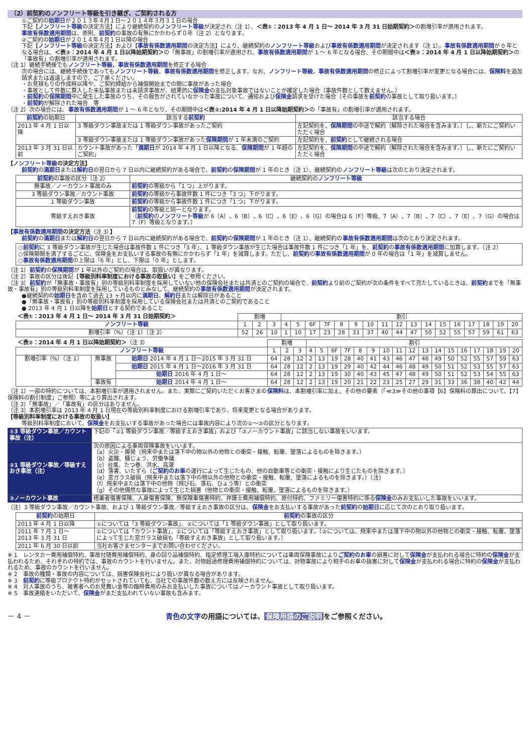（2）前契約のノンフリート等級を引き継ぎ、ご契約される方
①ご契約の始期日が２０１３年４月１日～２０１４年３月３１日の場合
下記【ノンフリート等級の決定方法】により継続契約のノンフリート等級が決定され（注 1）、＜表①：2013 年 4 月 1 日～ 2014 年 3 月 31 日始期契約＞の割増引率が適用されます。
事故有係数適用期間は、原則、前契約の事故の有無にかかわらず０年（注 2）となります。
②ご契約の始期日が２０１４年４月１日以降の場合
下記【ノンフリート等級の決定方法】および【事故有係数適用期間の決定方法】により、継続契約のノンフリート等級および事故有係数適用期間が決定されます（注 1）。事故有係数適用期間が 0 年となる場合は、＜表②：2014 年 4 月 1 日以降始期契約＞の「無事故」の割増引率が適用され、事故有係数適用期間が 1 ～ 6 年となる場合、その期間中は＜表②：2014 年 4 月 1 日以降始期契約＞の「事故有」の割増引率が適用されます。
（注 1）継続手続後でもノンフリート等級、事故有係数適用期間を修正する場合
次の場合には、継続手続後であってもノンフリート等級、事故有係数適用期間を修正します。なお、ノンフリート等級、事故有係数適用期間の修正によって割増引率が変更となる場合には、保険料を追加請求または返還しますので、ご了承ください。
・お見積もりの作成時以降や、ご契約締結から補償開始までの間に事故があった場合
・事故として件数に算入した未払事故または未請求事故が、結果的に保険金の支払対象事故ではないことが確定した場合（事故件数として数えません。）
・前契約の保険期間中に発生した事故のうち、その報告がされていなかった事故について、通知および保険金請求を受けた場合（その事故を前契約の事故として取り扱います。）
・前契約が解除された場合　等
（注 2）次の場合には、事故有係数適用期間が 1 ～ 6 年となり、その期間中は＜表②:2014 年 4 月 1 日以降始期契約＞の「事故有」の割増引率が適用されます。
| 前契約 の始期日 | 該当する 前契約 | 該当する場合 |
| --- | --- | --- |
| 2013 年 4 月 1 日以降 | 3 等級ダウン事故または 1 等級ダウン事故があったご契約 | 左記契約を、 保険期間 の中途で解約（解除された場合を含みます。）し、新たにご契約いただく場合 |
| | 3 等級ダウン事故または 1 等級ダウン事故があった 保険期間 が 1 年未満のご契約 | 左記契約を、 前契約 として継続される場合 |
| 2013 年 3 月 31 日以前 | カウント事故があった「 満期日 が 2014 年 4 月 1 日以降となる、 保険期間 が 1 年超のご契約」 | 左記契約を、 保険期間 の中途で解約（解除された場合を含みます。）し、新たにご契約いただく場合 |
【ノンフリート等級の決定方法】
前契約の満期日または解約日の翌日から 7 日以内に継続契約がある場合で、前契約の保険期間が 1 年のとき（注 1）、継続契約のノンフリート等級は次のとおり決定されます。
| 前契約 の事故の区分（注 2） | 継続契約の ノンフリート等級 |
| --- | --- |
| 無事故／ノーカウント事故のみ | 前契約 の等級から「1 つ」上がります。 |
| 3 等級ダウン事故／カウント事故 | 前契約 の等級から事故件数 1 件につき「3 つ」下がります。 |
| 1 等級ダウン事故 | 前契約 の等級から事故件数 1 件につき「1 つ」下がります。 |
| 等級すえおき事故 | 前契約 の等級と同一となります。 （ 前契約 の ノンフリート等級 が 6（A）、6（B）、6（C）、6（E）、6（G）の場合は 6（F）等級、7（A）、7（B）、7（C）、7（E）、7（G）の場合は 7（F）等級となります。） |
【事故有係数適用期間の決定方法（注 3）】
前契約の満期日または解約日の翌日から 7 日以内に継続契約がある場合で、前契約の保険期間が 1 年のとき（注 1）、継続契約の事故有係数適用期間は次のとおり決定されます。
○前契約に 3 等級ダウン事故が生じた場合は事故件数 1 件につき「3 年」、1 等級ダウン事故が生じた場合は事故件数 1 件につき「1 年」を、前契約の事故有係数適用期間に加算します。（注 2）
○保険期間を満了するごとに、保険金をお支払いする事故の有無にかかわらず「1 年」を減算します。ただし、前契約の事故有係数適用期間が 0 年の場合は「1 年」を減算しません。
○事故有係数適用期間の上限は「6 年」とし、下限は「0 年」とします。
（注 1）前契約の保険期間が 1 年以外のご契約の場合は、取扱いが異なります。
（注 2）事故の区分は後記【等級別料率制度における事故の取扱い】をご参照ください。
（注 3）前契約が「無事故・事故有」別の等級別料率制度を採用していない他の保険会社または共済とのご契約の場合で、前契約より前のご契約が次の条件をすべて充たしているときは、前契約までを「無事故・事故有」別の等級別料率制度を採用しているものとみなして、継続契約の事故有係数適用期間が決定されます。
●継続契約の始期日を含めて過去 13 ヶ月以内に満期日、解約日または解除日があること
●「無事故・事故有」別の等級別料率制度を採用している保険会社または共済とのご契約であること
● 2013 年 4 月 1 日以降を始期日とする契約であること
| ＜表①：2013 年 4 月 1 日～ 2014 年 3 月 31 日始期契約＞ | 割増 | | | 割引 | | | | | | | | | | | | | | | | |
| ノンフリート等級 | 1 | 2 | 3 | 4 | 5 | 6F | 7F | 8 | 9 | 10 | 11 | 12 | 13 | 14 | 15 | 16 | 17 | 18 | 19 | 20 |
| 割増引率（%）（注 1）（注 2） | 52 | 26 | 10 | 1 | 10 | 17 | 23 | 28 | 33 | 37 | 40 | 44 | 47 | 50 | 52 | 55 | 57 | 59 | 61 | 63 |
| ＜表②：2014 年 4 月 1 日以降始期契約＞ （注 3） | | | 割増 | | | 割引 | | | | | | | | | | | | | | | | |
| ノンフリート等級 | | | 1 | 2 | 3 | 4 | 5 | 6F | 7F | 8 | 9 | 10 | 11 | 12 | 13 | 14 | 15 | 16 | 17 | 18 | 19 | 20 |
| 割増引率（%）（注 1） | 無事故 | 始期日 2014 年 4 月 1 日～2015 年 3 月 31 日 | 64 | 28 | 12 | 2 | 13 | 19 | 28 | 40 | 41 | 43 | 46 | 47 | 48 | 49 | 50 | 52 | 55 | 57 | 59 | 63 |
| | | 始期日 2015 年 4 月 1 日～2016 年 3 月 31 日 | 64 | 28 | 12 | 2 | 13 | 19 | 29 | 40 | 42 | 44 | 46 | 48 | 49 | 50 | 51 | 52 | 53 | 55 | 57 | 63 |
| | | 始期日 2016 年 4 月 1 日～ | 64 | 28 | 12 | 2 | 13 | 19 | 30 | 40 | 43 | 45 | 47 | 48 | 49 | 50 | 51 | 52 | 53 | 54 | 55 | 63 |
| | 事故有 | 始期日 2014 年 4 月 1 日～ | 64 | 28 | 12 | 2 | 13 | 19 | 20 | 21 | 22 | 23 | 25 | 27 | 29 | 31 | 33 | 36 | 38 | 40 | 42 | 44 |
（注 1）一部の特約については、本割増引率が適用されません。また、実際にご契約いただくお客さまの保険料は、本割増引率に加え、その他の要素（「≪3≫その他の事項【6】保険料の算出について、【7】保険料の割引制度」ご参照）等により算出されます。
（注 2）「無事故」／「事故有」の区分はありません。
（注 3）本割増引率は 2013 年 4 月 1 日現在の等級別料率制度における割増引率であり、将来変更となる場合があります。
【等級別料率制度における事故の取扱い】
等級別料率制度において、保険金をお支払いする事故があった場合には事故内容により次の①～③の区分となります。
| ①3 等級ダウン事故／カウント事故（注） | 下記の「②1 等級ダウン事故／等級すえおき事故」および「③ノーカウント事故」に該当しない事故をいいます。 |
| ②1 等級ダウン事故／等級すえおき事故（注） | 次の原因による車両保険事故をいいます。 （a）火災・爆発（飛来中または落下中の物以外の他物との衝突・接触、転覆、墜落によるものを除きます。） （b）盗難、騒じょう、労働争議 （c）台風、たつ巻、洪水、高潮 （d）落書、いたずら（ ご契約のお車 の運行によって生じたもの、他の自動車等との衝突・接触により生じたものを除きます。） （e）窓ガラス破損（飛来中または落下中の物以外の他物との衝突・接触、転覆、墜落によるものを除きます。）（注） （f）飛来中または落下中の他物（飛び石、落石、ひょう等）との衝突 （g）その他偶然な事故によって生じた損害（他物との衝突・接触、転覆、墜落によるものを除きます。） |
| ③ノーカウント事故 | 搭乗者傷害保険、人身傷害保険、無保険車傷害特約、弁護士費用補償特約、原付特約、ファミリー傷害特約に係る 保険金 のみお支払いした事故をいいます。 |
（注）3 等級ダウン事故／カウント事故、および 1 等級ダウン事故／等級すえおき事故の区分は、保険金をお支払いする事故があった前契約の始期日に応じて次のとおり取り扱います。
| 前契約 の始期日 | 前契約 の事故の区分 |
| --- | --- |
| 2013 年 4 月 1 日以降 | ①については「3 等級ダウン事故」、②については「1 等級ダウン事故」として取り扱います。 |
| 2011 年 7 月 1 日～ 2013 年 3 月 31 日 | ①については「カウント事故」、②については「等級すえおき事故」として取り扱います。（②については、飛来中または落下中の物以外の他物との衝突・接触、転覆、墜落によって生じた窓ガラス破損も「等級すえおき事故」として取り扱います。） |
| 2011 年 6 月 30 日以前 | 当社お客さまセンターまでお問い合わせください。 |
※ 1　レンタカー費用補償特約、事故付随費用補償特約、身の回り品補償特約、指定修理工場入庫特約については車両保険事故によりご契約のお車の損害に対して保険金が支払われる場合に特約の保険金が支払われるため、それぞれの特約では、事故のカウントを行いません。また、対物超過修理費用補償特約については、対物事故により相手のお車の損害に対して保険金が支払われる場合に特約の保険金が支払われるため、事故のカウントを行いません。
※ 2　事故の種類・事故の内容については、損害保険会社により扱いが異なる場合があります。
※ 3　前契約に等級プロテクト特約がセットされていても、当社での事故件数の数え方には反映されません。
※ 4　対人事故のうち、被害者へのお見舞い金等の臨時費用のみお支払いした事故についてはノーカウント事故として取り扱います。
※ 5　事故連絡をいただいて、保険金がまだ支払われていない事故も含みます。
－ 4 － 青色の文字の用語については、 保険用語のご説明 をご参照ください。